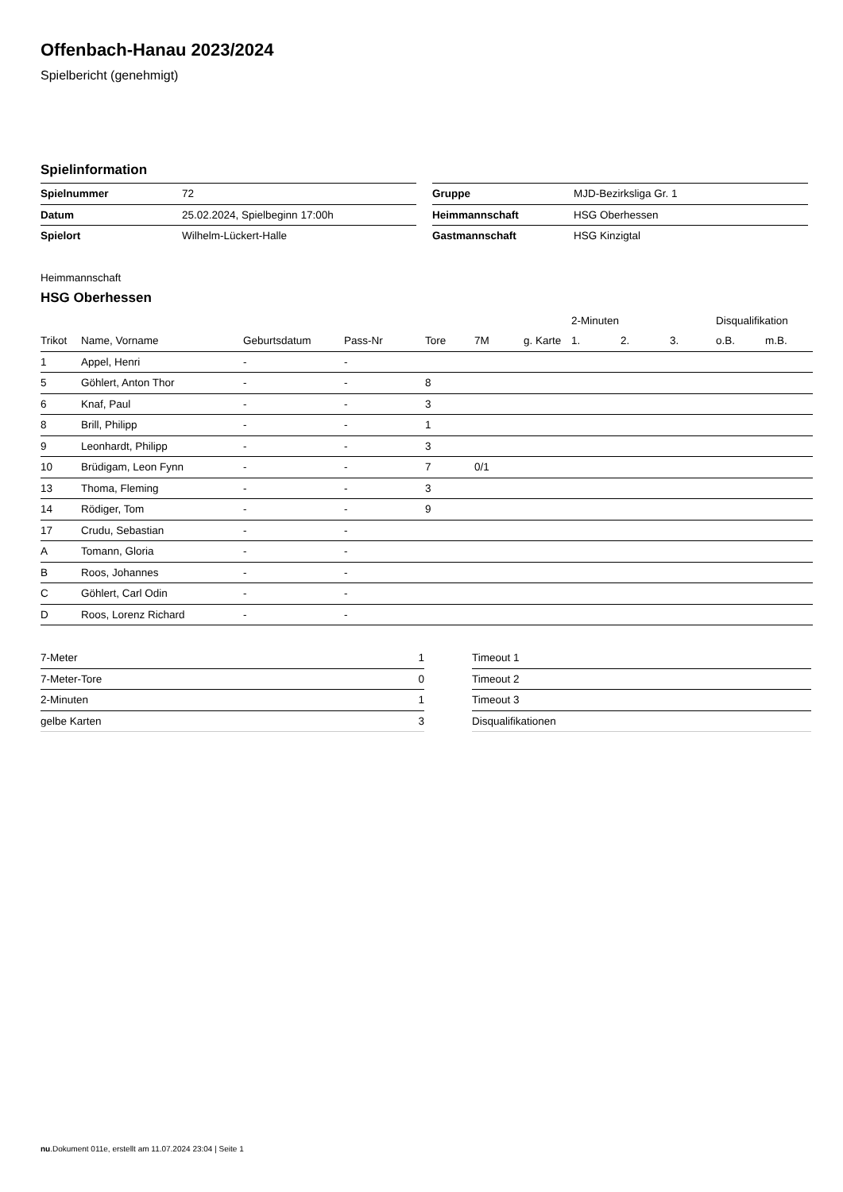Offenbach-Hanau 2023/2024
Spielbericht (genehmigt)
Spielinformation
| Spielnummer | 72 |
| Datum | 25.02.2024, Spielbeginn 17:00h |
| Spielort | Wilhelm-Lückert-Halle |
| Gruppe | MJD-Bezirksliga Gr. 1 |
| Heimmannschaft | HSG Oberhessen |
| Gastmannschaft | HSG Kinzigtal |
Heimmannschaft
HSG Oberhessen
| | | | | | | | 2-Minuten | | | Disqualifikation | |
| --- | --- | --- | --- | --- | --- | --- | --- | --- | --- | --- | --- |
| Trikot | Name, Vorname | Geburtsdatum | Pass-Nr | Tore | 7M | g. Karte | 1. | 2. | 3. | o.B. | m.B. |
| 1 | Appel, Henri | - | - | | | | | | | | |
| 5 | Göhlert, Anton Thor | - | - | 8 | | | | | | | |
| 6 | Knaf, Paul | - | - | 3 | | | | | | | |
| 8 | Brill, Philipp | - | - | 1 | | | | | | | |
| 9 | Leonhardt, Philipp | - | - | 3 | | | | | | | |
| 10 | Brüdigam, Leon Fynn | - | - | 7 | 0/1 | | | | | | |
| 13 | Thoma, Fleming | - | - | 3 | | | | | | | |
| 14 | Rödiger, Tom | - | - | 9 | | | | | | | |
| 17 | Crudu, Sebastian | - | - | | | | | | | | |
| A | Tomann, Gloria | - | - | | | | | | | | |
| B | Roos, Johannes | - | - | | | | | | | | |
| C | Göhlert, Carl Odin | - | - | | | | | | | | |
| D | Roos, Lorenz Richard | - | - | | | | | | | | |
| 7-Meter | 1 |
| 7-Meter-Tore | 0 |
| 2-Minuten | 1 |
| gelbe Karten | 3 |
| Timeout 1 |
| Timeout 2 |
| Timeout 3 |
| Disqualifikationen |
nu.Dokument 011e, erstellt am 11.07.2024 23:04 | Seite 1